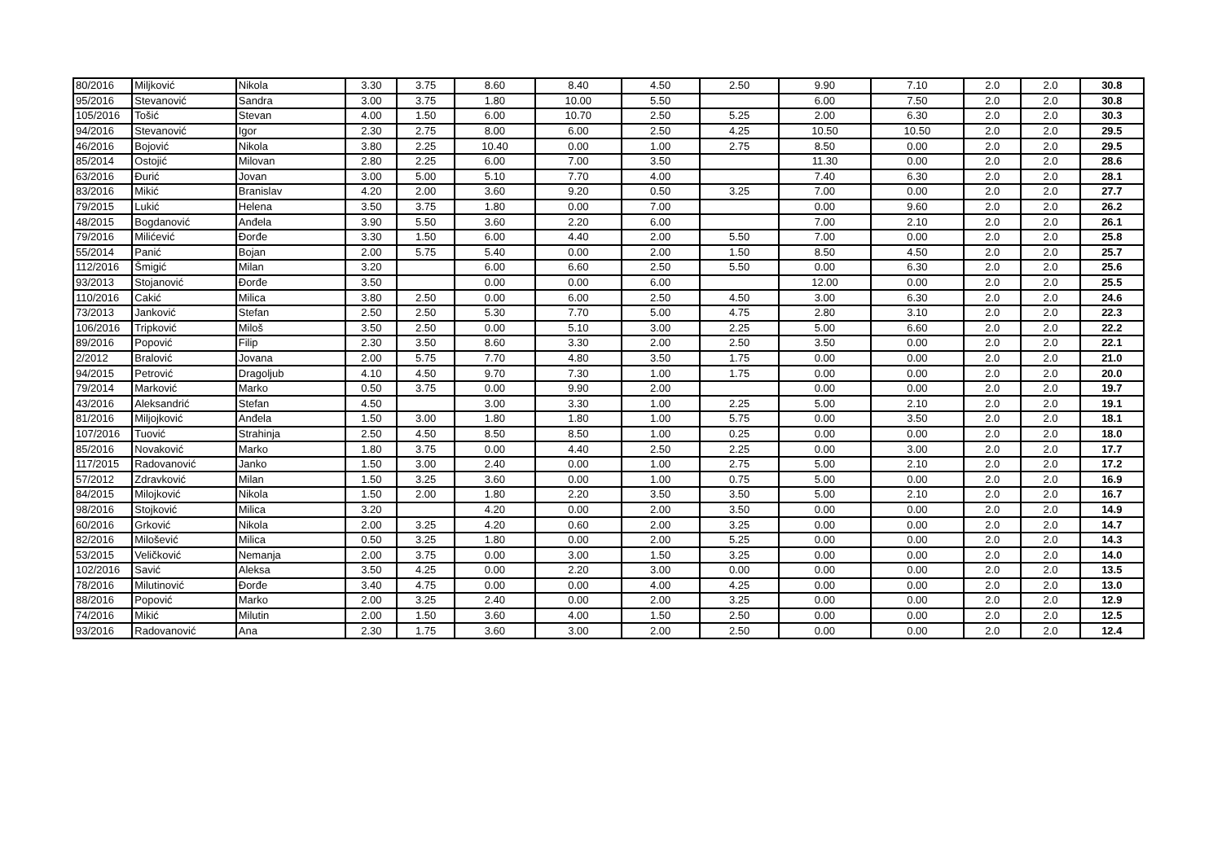| 80/2016 | Miljković | Nikola | 3.30 | 3.75 | 8.60 | 8.40 | 4.50 | 2.50 | 9.90 | 7.10 | 2.0 | 2.0 | 30.8 |
| 95/2016 | Stevanović | Sandra | 3.00 | 3.75 | 1.80 | 10.00 | 5.50 | | 6.00 | 7.50 | 2.0 | 2.0 | 30.8 |
| 105/2016 | Tošić | Stevan | 4.00 | 1.50 | 6.00 | 10.70 | 2.50 | 5.25 | 2.00 | 6.30 | 2.0 | 2.0 | 30.3 |
| 94/2016 | Stevanović | Igor | 2.30 | 2.75 | 8.00 | 6.00 | 2.50 | 4.25 | 10.50 | 10.50 | 2.0 | 2.0 | 29.5 |
| 46/2016 | Bojović | Nikola | 3.80 | 2.25 | 10.40 | 0.00 | 1.00 | 2.75 | 8.50 | 0.00 | 2.0 | 2.0 | 29.5 |
| 85/2014 | Ostojić | Milovan | 2.80 | 2.25 | 6.00 | 7.00 | 3.50 | | 11.30 | 0.00 | 2.0 | 2.0 | 28.6 |
| 63/2016 | Đurić | Jovan | 3.00 | 5.00 | 5.10 | 7.70 | 4.00 | | 7.40 | 6.30 | 2.0 | 2.0 | 28.1 |
| 83/2016 | Mikić | Branislav | 4.20 | 2.00 | 3.60 | 9.20 | 0.50 | 3.25 | 7.00 | 0.00 | 2.0 | 2.0 | 27.7 |
| 79/2015 | Lukić | Helena | 3.50 | 3.75 | 1.80 | 0.00 | 7.00 | | 0.00 | 9.60 | 2.0 | 2.0 | 26.2 |
| 48/2015 | Bogdanović | Anđela | 3.90 | 5.50 | 3.60 | 2.20 | 6.00 | | 7.00 | 2.10 | 2.0 | 2.0 | 26.1 |
| 79/2016 | Milićević | Đorđe | 3.30 | 1.50 | 6.00 | 4.40 | 2.00 | 5.50 | 7.00 | 0.00 | 2.0 | 2.0 | 25.8 |
| 55/2014 | Panić | Bojan | 2.00 | 5.75 | 5.40 | 0.00 | 2.00 | 1.50 | 8.50 | 4.50 | 2.0 | 2.0 | 25.7 |
| 112/2016 | Šmigić | Milan | 3.20 | | 6.00 | 6.60 | 2.50 | 5.50 | 0.00 | 6.30 | 2.0 | 2.0 | 25.6 |
| 93/2013 | Stojanović | Đorđe | 3.50 | | 0.00 | 0.00 | 6.00 | | 12.00 | 0.00 | 2.0 | 2.0 | 25.5 |
| 110/2016 | Cakić | Milica | 3.80 | 2.50 | 0.00 | 6.00 | 2.50 | 4.50 | 3.00 | 6.30 | 2.0 | 2.0 | 24.6 |
| 73/2013 | Janković | Stefan | 2.50 | 2.50 | 5.30 | 7.70 | 5.00 | 4.75 | 2.80 | 3.10 | 2.0 | 2.0 | 22.3 |
| 106/2016 | Tripković | Miloš | 3.50 | 2.50 | 0.00 | 5.10 | 3.00 | 2.25 | 5.00 | 6.60 | 2.0 | 2.0 | 22.2 |
| 89/2016 | Popović | Filip | 2.30 | 3.50 | 8.60 | 3.30 | 2.00 | 2.50 | 3.50 | 0.00 | 2.0 | 2.0 | 22.1 |
| 2/2012 | Bralović | Jovana | 2.00 | 5.75 | 7.70 | 4.80 | 3.50 | 1.75 | 0.00 | 0.00 | 2.0 | 2.0 | 21.0 |
| 94/2015 | Petrović | Dragoljub | 4.10 | 4.50 | 9.70 | 7.30 | 1.00 | 1.75 | 0.00 | 0.00 | 2.0 | 2.0 | 20.0 |
| 79/2014 | Marković | Marko | 0.50 | 3.75 | 0.00 | 9.90 | 2.00 | | 0.00 | 0.00 | 2.0 | 2.0 | 19.7 |
| 43/2016 | Aleksandrić | Stefan | 4.50 | | 3.00 | 3.30 | 1.00 | 2.25 | 5.00 | 2.10 | 2.0 | 2.0 | 19.1 |
| 81/2016 | Miljojković | Anđela | 1.50 | 3.00 | 1.80 | 1.80 | 1.00 | 5.75 | 0.00 | 3.50 | 2.0 | 2.0 | 18.1 |
| 107/2016 | Tuović | Strahinja | 2.50 | 4.50 | 8.50 | 8.50 | 1.00 | 0.25 | 0.00 | 0.00 | 2.0 | 2.0 | 18.0 |
| 85/2016 | Novaković | Marko | 1.80 | 3.75 | 0.00 | 4.40 | 2.50 | 2.25 | 0.00 | 3.00 | 2.0 | 2.0 | 17.7 |
| 117/2015 | Radovanović | Janko | 1.50 | 3.00 | 2.40 | 0.00 | 1.00 | 2.75 | 5.00 | 2.10 | 2.0 | 2.0 | 17.2 |
| 57/2012 | Zdravković | Milan | 1.50 | 3.25 | 3.60 | 0.00 | 1.00 | 0.75 | 5.00 | 0.00 | 2.0 | 2.0 | 16.9 |
| 84/2015 | Milojković | Nikola | 1.50 | 2.00 | 1.80 | 2.20 | 3.50 | 3.50 | 5.00 | 2.10 | 2.0 | 2.0 | 16.7 |
| 98/2016 | Stojković | Milica | 3.20 | | 4.20 | 0.00 | 2.00 | 3.50 | 0.00 | 0.00 | 2.0 | 2.0 | 14.9 |
| 60/2016 | Grković | Nikola | 2.00 | 3.25 | 4.20 | 0.60 | 2.00 | 3.25 | 0.00 | 0.00 | 2.0 | 2.0 | 14.7 |
| 82/2016 | Milošević | Milica | 0.50 | 3.25 | 1.80 | 0.00 | 2.00 | 5.25 | 0.00 | 0.00 | 2.0 | 2.0 | 14.3 |
| 53/2015 | Veličković | Nemanja | 2.00 | 3.75 | 0.00 | 3.00 | 1.50 | 3.25 | 0.00 | 0.00 | 2.0 | 2.0 | 14.0 |
| 102/2016 | Savić | Aleksa | 3.50 | 4.25 | 0.00 | 2.20 | 3.00 | 0.00 | 0.00 | 0.00 | 2.0 | 2.0 | 13.5 |
| 78/2016 | Milutinović | Đorđe | 3.40 | 4.75 | 0.00 | 0.00 | 4.00 | 4.25 | 0.00 | 0.00 | 2.0 | 2.0 | 13.0 |
| 88/2016 | Popović | Marko | 2.00 | 3.25 | 2.40 | 0.00 | 2.00 | 3.25 | 0.00 | 0.00 | 2.0 | 2.0 | 12.9 |
| 74/2016 | Mikić | Milutin | 2.00 | 1.50 | 3.60 | 4.00 | 1.50 | 2.50 | 0.00 | 0.00 | 2.0 | 2.0 | 12.5 |
| 93/2016 | Radovanović | Ana | 2.30 | 1.75 | 3.60 | 3.00 | 2.00 | 2.50 | 0.00 | 0.00 | 2.0 | 2.0 | 12.4 |